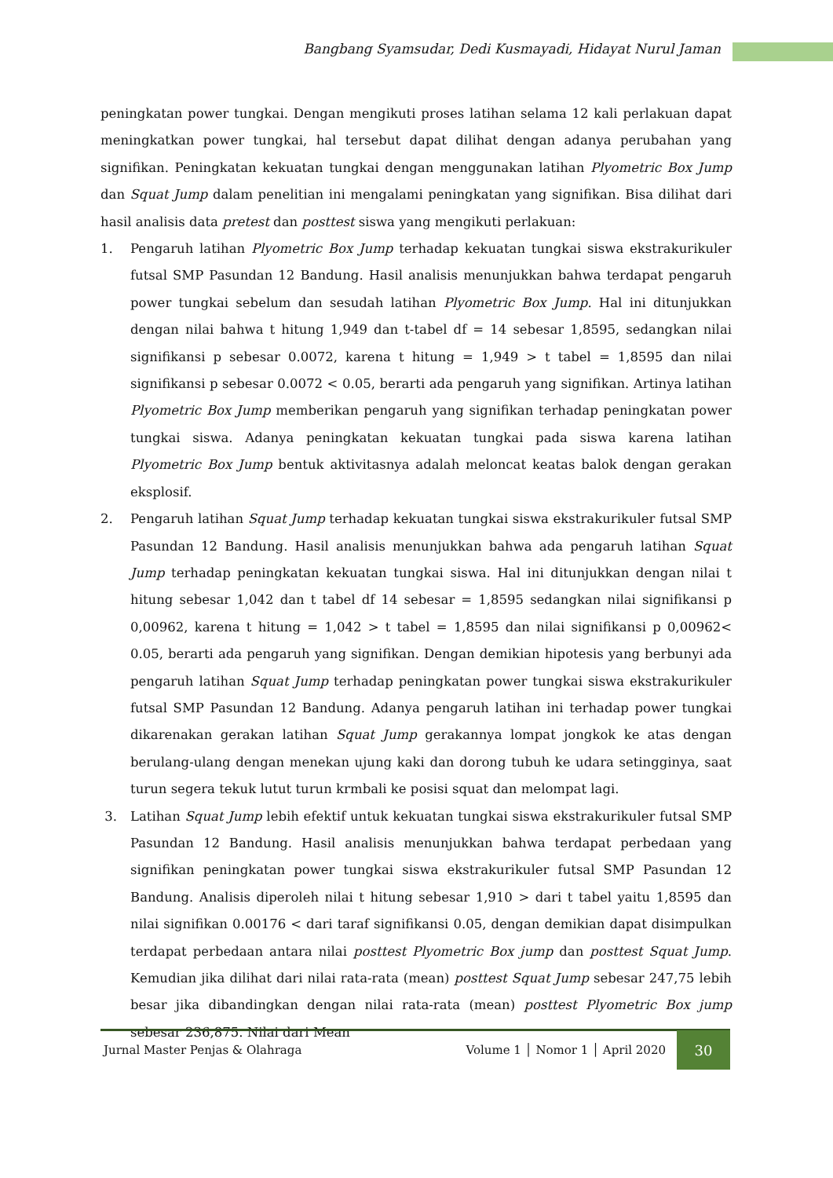Bangbang Syamsudar, Dedi Kusmayadi, Hidayat Nurul Jaman
peningkatan power tungkai. Dengan mengikuti proses latihan selama 12 kali perlakuan dapat meningkatkan power tungkai, hal tersebut dapat dilihat dengan adanya perubahan yang signifikan. Peningkatan kekuatan tungkai dengan menggunakan latihan Plyometric Box Jump dan Squat Jump dalam penelitian ini mengalami peningkatan yang signifikan. Bisa dilihat dari hasil analisis data pretest dan posttest siswa yang mengikuti perlakuan:
1. Pengaruh latihan Plyometric Box Jump terhadap kekuatan tungkai siswa ekstrakurikuler futsal SMP Pasundan 12 Bandung. Hasil analisis menunjukkan bahwa terdapat pengaruh power tungkai sebelum dan sesudah latihan Plyometric Box Jump. Hal ini ditunjukkan dengan nilai bahwa t hitung 1,949 dan t-tabel df = 14 sebesar 1,8595, sedangkan nilai signifikansi p sebesar 0.0072, karena t hitung = 1,949 > t tabel = 1,8595 dan nilai signifikansi p sebesar 0.0072 < 0.05, berarti ada pengaruh yang signifikan. Artinya latihan Plyometric Box Jump memberikan pengaruh yang signifikan terhadap peningkatan power tungkai siswa. Adanya peningkatan kekuatan tungkai pada siswa karena latihan Plyometric Box Jump bentuk aktivitasnya adalah meloncat keatas balok dengan gerakan eksplosif.
2. Pengaruh latihan Squat Jump terhadap kekuatan tungkai siswa ekstrakurikuler futsal SMP Pasundan 12 Bandung. Hasil analisis menunjukkan bahwa ada pengaruh latihan Squat Jump terhadap peningkatan kekuatan tungkai siswa. Hal ini ditunjukkan dengan nilai t hitung sebesar 1,042 dan t tabel df 14 sebesar = 1,8595 sedangkan nilai signifikansi p 0,00962, karena t hitung = 1,042 > t tabel = 1,8595 dan nilai signifikansi p 0,00962< 0.05, berarti ada pengaruh yang signifikan. Dengan demikian hipotesis yang berbunyi ada pengaruh latihan Squat Jump terhadap peningkatan power tungkai siswa ekstrakurikuler futsal SMP Pasundan 12 Bandung. Adanya pengaruh latihan ini terhadap power tungkai dikarenakan gerakan latihan Squat Jump gerakannya lompat jongkok ke atas dengan berulang-ulang dengan menekan ujung kaki dan dorong tubuh ke udara setingginya, saat turun segera tekuk lutut turun krmbali ke posisi squat dan melompat lagi.
3. Latihan Squat Jump lebih efektif untuk kekuatan tungkai siswa ekstrakurikuler futsal SMP Pasundan 12 Bandung. Hasil analisis menunjukkan bahwa terdapat perbedaan yang signifikan peningkatan power tungkai siswa ekstrakurikuler futsal SMP Pasundan 12 Bandung. Analisis diperoleh nilai t hitung sebesar 1,910 > dari t tabel yaitu 1,8595 dan nilai signifikan 0.00176 < dari taraf signifikansi 0.05, dengan demikian dapat disimpulkan terdapat perbedaan antara nilai posttest Plyometric Box jump dan posttest Squat Jump. Kemudian jika dilihat dari nilai rata-rata (mean) posttest Squat Jump sebesar 247,75 lebih besar jika dibandingkan dengan nilai rata-rata (mean) posttest Plyometric Box jump sebesar 236,875. Nilai dari Mean
Jurnal Master Penjas & Olahraga Volume 1 │ Nomor 1 │ April 2020
30